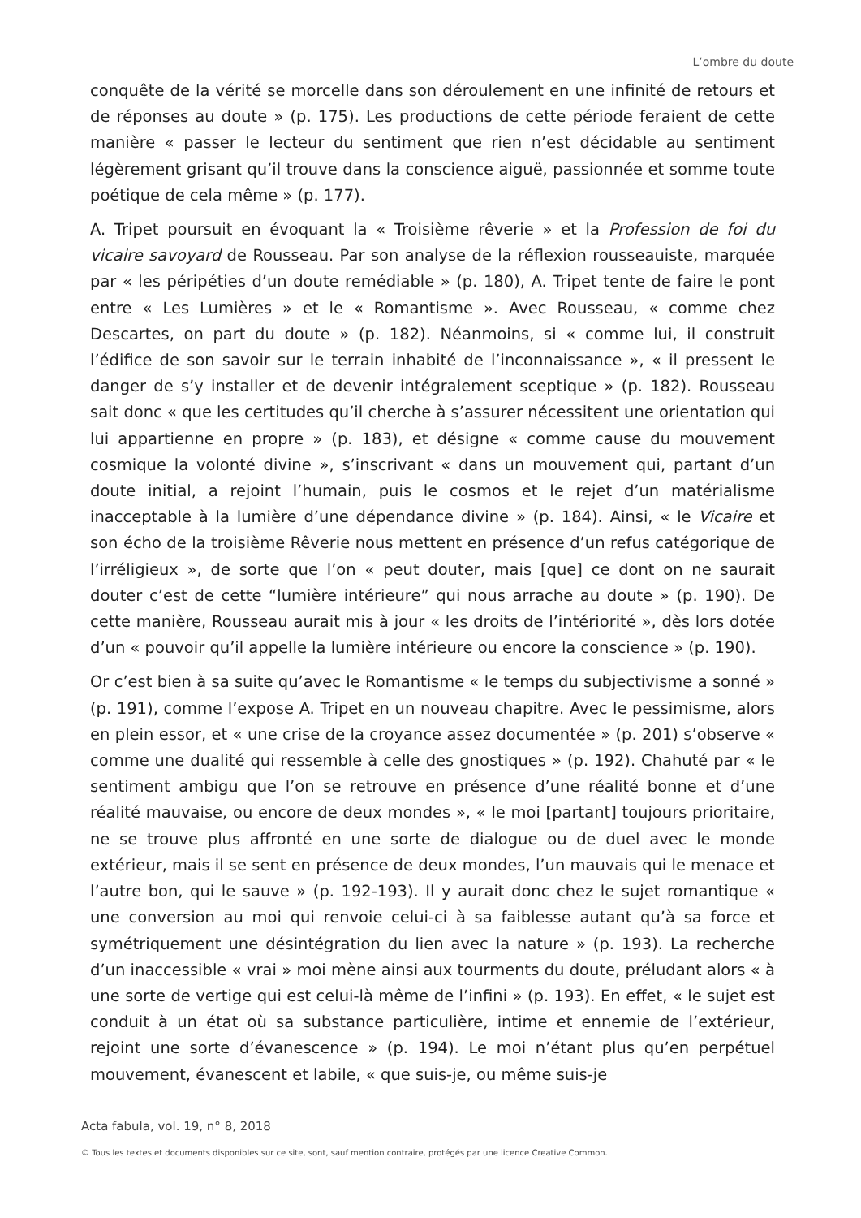L’ombre du doute
conquête de la vérité se morcelle dans son déroulement en une infinité de retours et de réponses au doute » (p. 175). Les productions de cette période feraient de cette manière « passer le lecteur du sentiment que rien n’est décidable au sentiment légèrement grisant qu’il trouve dans la conscience aiguë, passionnée et somme toute poétique de cela même » (p. 177).
A. Tripet poursuit en évoquant la « Troisième rêverie » et la Profession de foi du vicaire savoyard de Rousseau. Par son analyse de la réflexion rousseauiste, marquée par « les péripéties d’un doute remédiable » (p. 180), A. Tripet tente de faire le pont entre « Les Lumières » et le « Romantisme ». Avec Rousseau, « comme chez Descartes, on part du doute » (p. 182). Néanmoins, si « comme lui, il construit l’édifice de son savoir sur le terrain inhabité de l’inconnaissance », « il pressent le danger de s’y installer et de devenir intégralement sceptique » (p. 182). Rousseau sait donc « que les certitudes qu’il cherche à s’assurer nécessitent une orientation qui lui appartienne en propre » (p. 183), et désigne « comme cause du mouvement cosmique la volonté divine », s’inscrivant « dans un mouvement qui, partant d’un doute initial, a rejoint l’humain, puis le cosmos et le rejet d’un matérialisme inacceptable à la lumière d’une dépendance divine » (p. 184). Ainsi, « le Vicaire et son écho de la troisième Rêverie nous mettent en présence d’un refus catégorique de l’irréligieux », de sorte que l’on « peut douter, mais [que] ce dont on ne saurait douter c’est de cette “lumière intérieure” qui nous arrache au doute » (p. 190). De cette manière, Rousseau aurait mis à jour « les droits de l’intériorité », dès lors dotée d’un « pouvoir qu’il appelle la lumière intérieure ou encore la conscience » (p. 190).
Or c’est bien à sa suite qu’avec le Romantisme « le temps du subjectivisme a sonné » (p. 191), comme l’expose A. Tripet en un nouveau chapitre. Avec le pessimisme, alors en plein essor, et « une crise de la croyance assez documentée » (p. 201) s’observe « comme une dualité qui ressemble à celle des gnostiques » (p. 192). Chahuté par « le sentiment ambigu que l’on se retrouve en présence d’une réalité bonne et d’une réalité mauvaise, ou encore de deux mondes », « le moi [partant] toujours prioritaire, ne se trouve plus affronté en une sorte de dialogue ou de duel avec le monde extérieur, mais il se sent en présence de deux mondes, l’un mauvais qui le menace et l’autre bon, qui le sauve » (p. 192-193). Il y aurait donc chez le sujet romantique « une conversion au moi qui renvoie celui-ci à sa faiblesse autant qu’à sa force et symétriquement une désintégration du lien avec la nature » (p. 193). La recherche d’un inaccessible « vrai » moi mène ainsi aux tourments du doute, préludant alors « à une sorte de vertige qui est celui-là même de l’infini » (p. 193). En effet, « le sujet est conduit à un état où sa substance particulière, intime et ennemie de l’extérieur, rejoint une sorte d’évanescence » (p. 194). Le moi n’étant plus qu’en perpétuel mouvement, évanescent et labile, « que suis-je, ou même suis-je
Acta fabula, vol. 19, n° 8, 2018
© Tous les textes et documents disponibles sur ce site, sont, sauf mention contraire, protégés par une licence Creative Common.